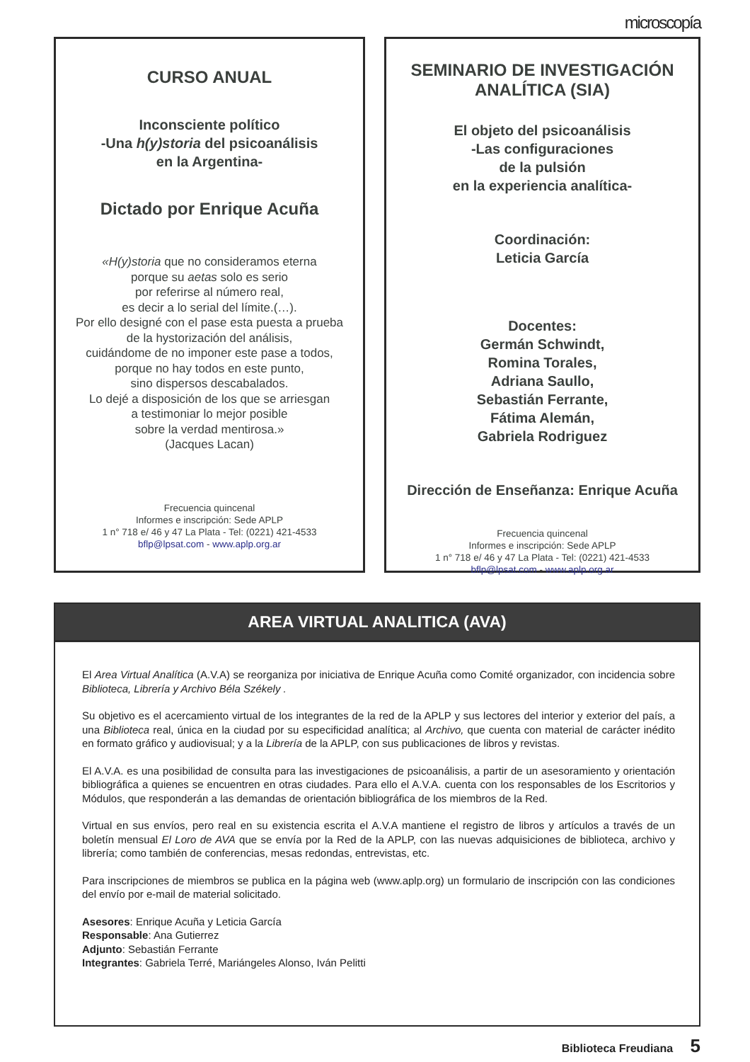microscopía
CURSO ANUAL
Inconsciente político
-Una h(y)storia del psicoanálisis
en la Argentina-
Dictado por Enrique Acuña
«H(y)storia que no consideramos eterna
porque su aetas solo es serio
por referirse al número real,
es decir a lo serial del límite.(…).
Por ello designé con el pase esta puesta a prueba
de la hystorización del análisis,
cuidándome de no imponer este pase a todos,
porque no hay todos en este punto,
sino dispersos descabalados.
Lo dejé a disposición de los que se arriesgan
a testimoniar lo mejor posible
sobre la verdad mentirosa.»
(Jacques Lacan)
Frecuencia quincenal
Informes e inscripción: Sede APLP
1 n° 718 e/ 46 y 47 La Plata - Tel: (0221) 421-4533
bflp@lpsat.com - www.aplp.org.ar
SEMINARIO DE INVESTIGACIÓN
ANALÍTICA (SIA)
El objeto del psicoanálisis
-Las configuraciones
de la pulsión
en la experiencia analítica-
Coordinación:
Leticia García
Docentes:
Germán Schwindt,
Romina Torales,
Adriana Saullo,
Sebastián Ferrante,
Fátima Alemán,
Gabriela Rodriguez
Dirección de Enseñanza: Enrique Acuña
Frecuencia quincenal
Informes e inscripción: Sede APLP
1 n° 718 e/ 46 y 47 La Plata - Tel: (0221) 421-4533
bflp@lpsat.com - www.aplp.org.ar
AREA VIRTUAL ANALITICA (AVA)
El Area Virtual Analítica (A.V.A) se reorganiza por iniciativa de Enrique Acuña como Comité organizador, con incidencia sobre Biblioteca, Librería y Archivo Béla Székely .
Su objetivo es el acercamiento virtual de los integrantes de la red de la APLP y sus lectores del interior y exterior del país, a una Biblioteca real, única en la ciudad por su especificidad analítica; al Archivo, que cuenta con material de carácter inédito en formato gráfico y audiovisual; y a la Librería de la APLP, con sus publicaciones de libros y revistas.
El A.V.A. es una posibilidad de consulta para las investigaciones de psicoanálisis, a partir de un asesoramiento y orientación bibliográfica a quienes se encuentren en otras ciudades. Para ello el A.V.A. cuenta con los responsables de los Escritorios y Módulos, que responderán a las demandas de orientación bibliográfica de los miembros de la Red.
Virtual en sus envíos, pero real en su existencia escrita el A.V.A mantiene el registro de libros y artículos a través de un boletín mensual El Loro de AVA que se envía por la Red de la APLP, con las nuevas adquisiciones de biblioteca, archivo y librería; como también de conferencias, mesas redondas, entrevistas, etc.
Para inscripciones de miembros se publica en la página web (www.aplp.org) un formulario de inscripción con las condiciones del envío por e-mail de material solicitado.
Asesores: Enrique Acuña y Leticia García
Responsable: Ana Gutierrez
Adjunto: Sebastián Ferrante
Integrantes: Gabriela Terré, Mariángeles Alonso, Iván Pelitti
Biblioteca Freudiana 5